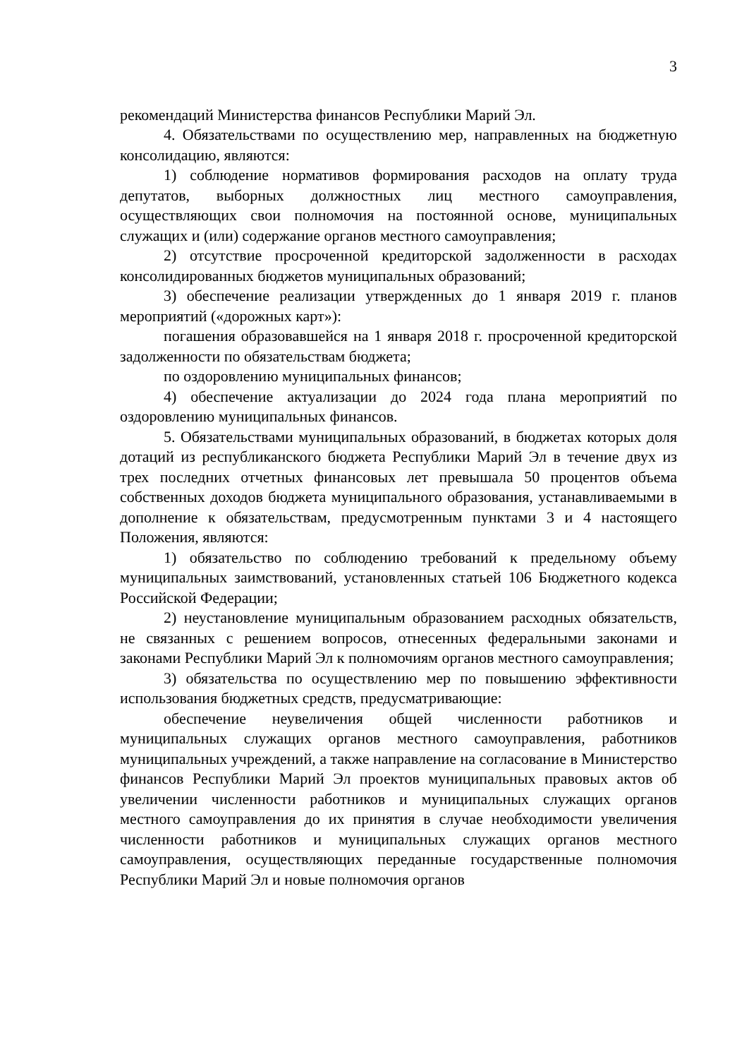3
рекомендаций Министерства финансов Республики Марий Эл.
4. Обязательствами по осуществлению мер, направленных на бюджетную консолидацию, являются:
1) соблюдение нормативов формирования расходов на оплату труда депутатов, выборных должностных лиц местного самоуправления, осуществляющих свои полномочия на постоянной основе, муниципальных служащих и (или) содержание органов местного самоуправления;
2) отсутствие просроченной кредиторской задолженности в расходах консолидированных бюджетов муниципальных образований;
3) обеспечение реализации утвержденных до 1 января 2019 г. планов мероприятий («дорожных карт»):
погашения образовавшейся на 1 января 2018 г. просроченной кредиторской задолженности по обязательствам бюджета;
по оздоровлению муниципальных финансов;
4) обеспечение актуализации до 2024 года плана мероприятий по оздоровлению муниципальных финансов.
5. Обязательствами муниципальных образований, в бюджетах которых доля дотаций из республиканского бюджета Республики Марий Эл в течение двух из трех последних отчетных финансовых лет превышала 50 процентов объема собственных доходов бюджета муниципального образования, устанавливаемыми в дополнение к обязательствам, предусмотренным пунктами 3 и 4 настоящего Положения, являются:
1) обязательство по соблюдению требований к предельному объему муниципальных заимствований, установленных статьей 106 Бюджетного кодекса Российской Федерации;
2) неустановление муниципальным образованием расходных обязательств, не связанных с решением вопросов, отнесенных федеральными законами и законами Республики Марий Эл к полномочиям органов местного самоуправления;
3) обязательства по осуществлению мер по повышению эффективности использования бюджетных средств, предусматривающие:
обеспечение неувеличения общей численности работников и муниципальных служащих органов местного самоуправления, работников муниципальных учреждений, а также направление на согласование в Министерство финансов Республики Марий Эл проектов муниципальных правовых актов об увеличении численности работников и муниципальных служащих органов местного самоуправления до их принятия в случае необходимости увеличения численности работников и муниципальных служащих органов местного самоуправления, осуществляющих переданные государственные полномочия Республики Марий Эл и новые полномочия органов